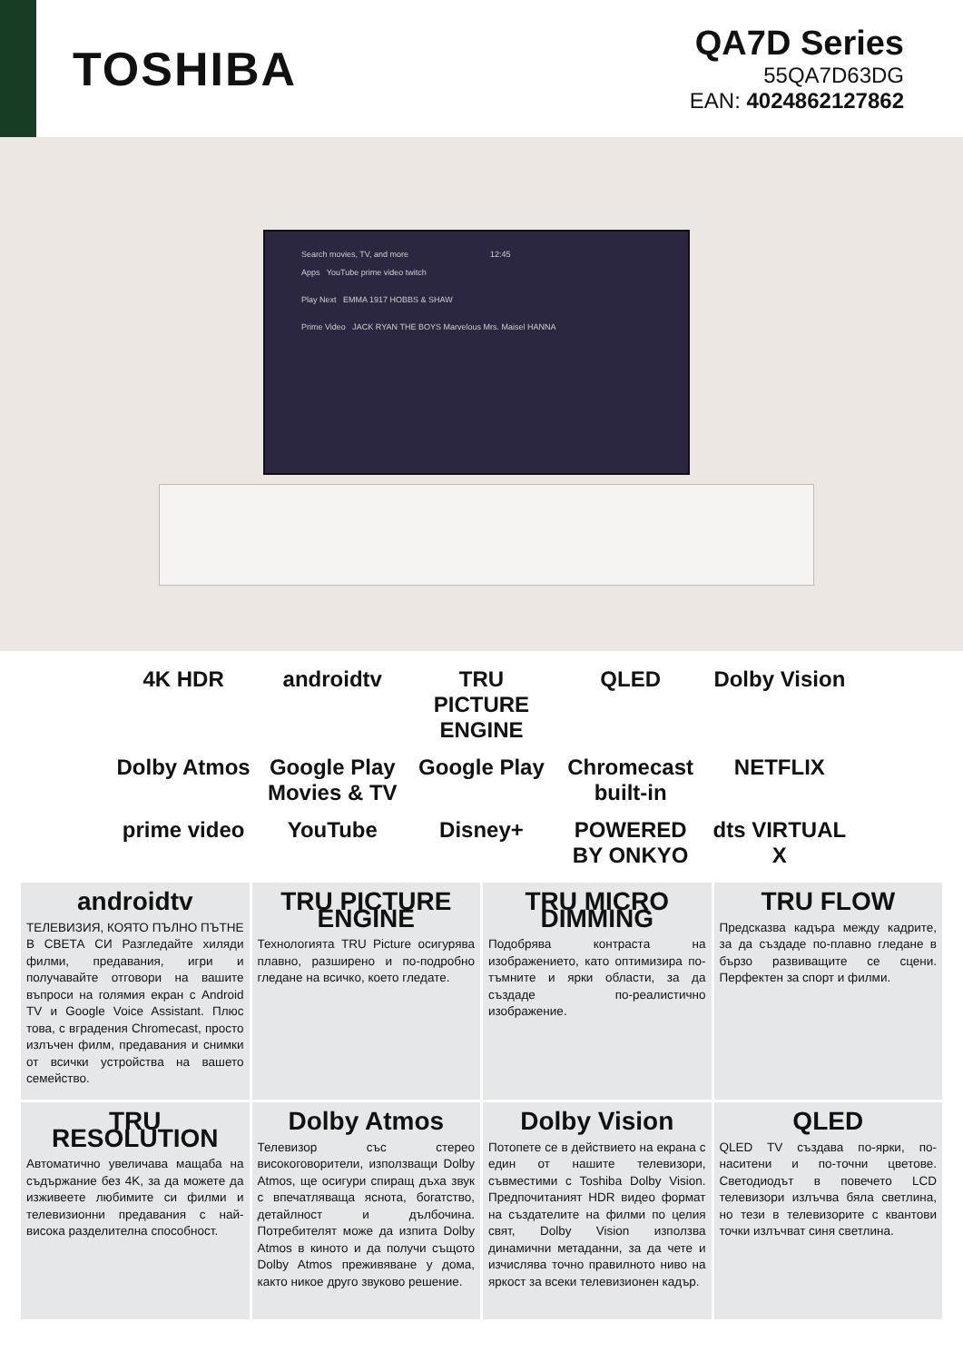TOSHIBA
QA7D Series
55QA7D63DG
EAN: 4024862127862
Search movies, TV, and more 12:45
Apps YouTube prime video twitch
Play Next EMMA 1917 HOBBS & SHAW
Prime Video JACK RYAN THE BOYS Marvelous Mrs. Maisel HANNA
4K HDR androidtv TRU PICTURE ENGINE QLED Dolby Vision Dolby Atmos Google Play Movies & TV Google Play Chromecast built-in NETFLIX prime video YouTube Disney+ POWERED BY ONKYO dts VIRTUAL X
androidtv
ТЕЛЕВИЗИЯ, КОЯТО ПЪЛНО ПЪТНЕ В СВЕТА СИ Разгледайте хиляди филми, предавания, игри и получавайте отговори на вашите въпроси на голямия екран с Android TV и Google Voice Assistant. Плюс това, с вградения Chromecast, просто излъчен филм, предавания и снимки от всички устройства на вашето семейство.
TRU PICTURE ENGINE
Технологията TRU Picture осигурява плавно, разширено и по-подробно гледане на всичко, което гледате.
TRU MICRO DIMMING
Подобрява контраста на изображението, като оптимизира по-тъмните и ярки области, за да създаде по-реалистично изображение.
TRU FLOW
Предсказва кадъра между кадрите, за да създаде по-плавно гледане в бързо развиващите се сцени. Перфектен за спорт и филми.
TRU RESOLUTION
Автоматично увеличава мащаба на съдържание без 4K, за да можете да изживеете любимите си филми и телевизионни предавания с най-висока разделителна способност.
Dolby Atmos
Телевизор със стерео високоговорители, използващи Dolby Atmos, ще осигури спиращ дъха звук с впечатляваща яснота, богатство, детайлност и дълбочина. Потребителят може да изпита Dolby Atmos в киното и да получи същото Dolby Atmos преживяване у дома, както никое друго звуково решение.
Dolby Vision
Потопете се в действието на екрана с един от нашите телевизори, съвместими с Toshiba Dolby Vision. Предпочитаният HDR видео формат на създателите на филми по целия свят, Dolby Vision използва динамични метаданни, за да чете и изчислява точно правилното ниво на яркост за всеки телевизионен кадър.
QLED
QLED TV създава по-ярки, по-наситени и по-точни цветове. Светодиодът в повечето LCD телевизори излъчва бяла светлина, но тези в телевизорите с квантови точки излъчват синя светлина.